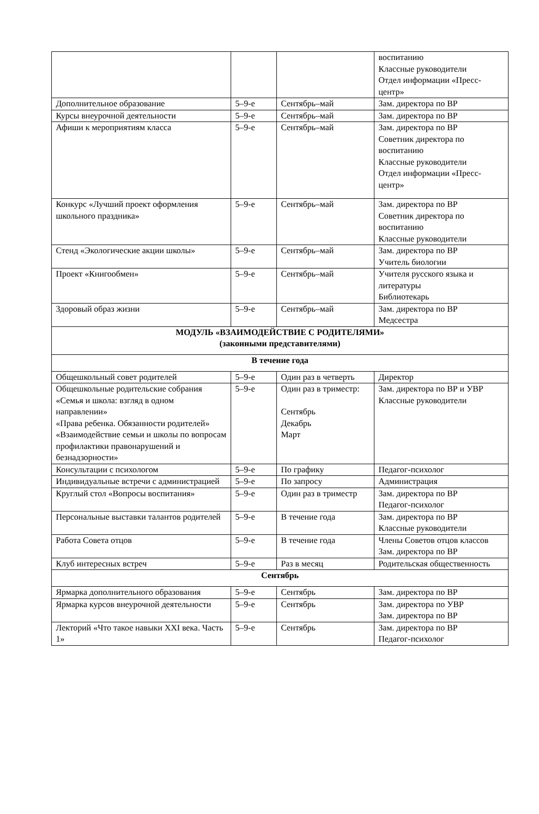| | | | воспитанию Классные руководители Отдел информации «Пресс-центр» |
| Дополнительное образование | 5–9-е | Сентябрь–май | Зам. директора по ВР |
| Курсы внеурочной деятельности | 5–9-е | Сентябрь–май | Зам. директора по ВР |
| Афиши к мероприятиям класса | 5–9-е | Сентябрь–май | Зам. директора по ВР Советник директора по воспитанию Классные руководители Отдел информации «Пресс-центр» |
| Конкурс «Лучший проект оформления школьного праздника» | 5–9-е | Сентябрь–май | Зам. директора по ВР Советник директора по воспитанию Классные руководители |
| Стенд «Экологические акции школы» | 5–9-е | Сентябрь–май | Зам. директора по ВР Учитель биологии |
| Проект «Книгообмен» | 5–9-е | Сентябрь–май | Учителя русского языка и литературы Библиотекарь |
| Здоровый образ жизни | 5–9-е | Сентябрь–май | Зам. директора по ВР Медсестра |
| МОДУЛЬ «ВЗАИМОДЕЙСТВИЕ С РОДИТЕЛЯМИ» (законными представителями) | | | |
| В течение года | | | |
| Общешкольный совет родителей | 5–9-е | Один раз в четверть | Директор |
| Общешкольные родительские собрания «Семья и школа: взгляд в одном направлении» «Права ребенка. Обязанности родителей» «Взаимодействие семьи и школы по вопросам профилактики правонарушений и безнадзорности» | 5–9-е | Один раз в триместр: Сентябрь Декабрь Март | Зам. директора по ВР и УВР Классные руководители |
| Консультации с психологом | 5–9-е | По графику | Педагог-психолог |
| Индивидуальные встречи с администрацией | 5–9-е | По запросу | Администрация |
| Круглый стол «Вопросы воспитания» | 5–9-е | Один раз в триместр | Зам. директора по ВР Педагог-психолог |
| Персональные выставки талантов родителей | 5–9-е | В течение года | Зам. директора по ВР Классные руководители |
| Работа Совета отцов | 5–9-е | В течение года | Члены Советов отцов классов Зам. директора по ВР |
| Клуб интересных встреч | 5–9-е | Раз в месяц | Родительская общественность |
| Сентябрь | | | |
| Ярмарка дополнительного образования | 5–9-е | Сентябрь | Зам. директора по ВР |
| Ярмарка курсов внеурочной деятельности | 5–9-е | Сентябрь | Зам. директора по УВР Зам. директора по ВР |
| Лекторий «Что такое навыки XXI века. Часть 1» | 5–9-е | Сентябрь | Зам. директора по ВР Педагог-психолог |